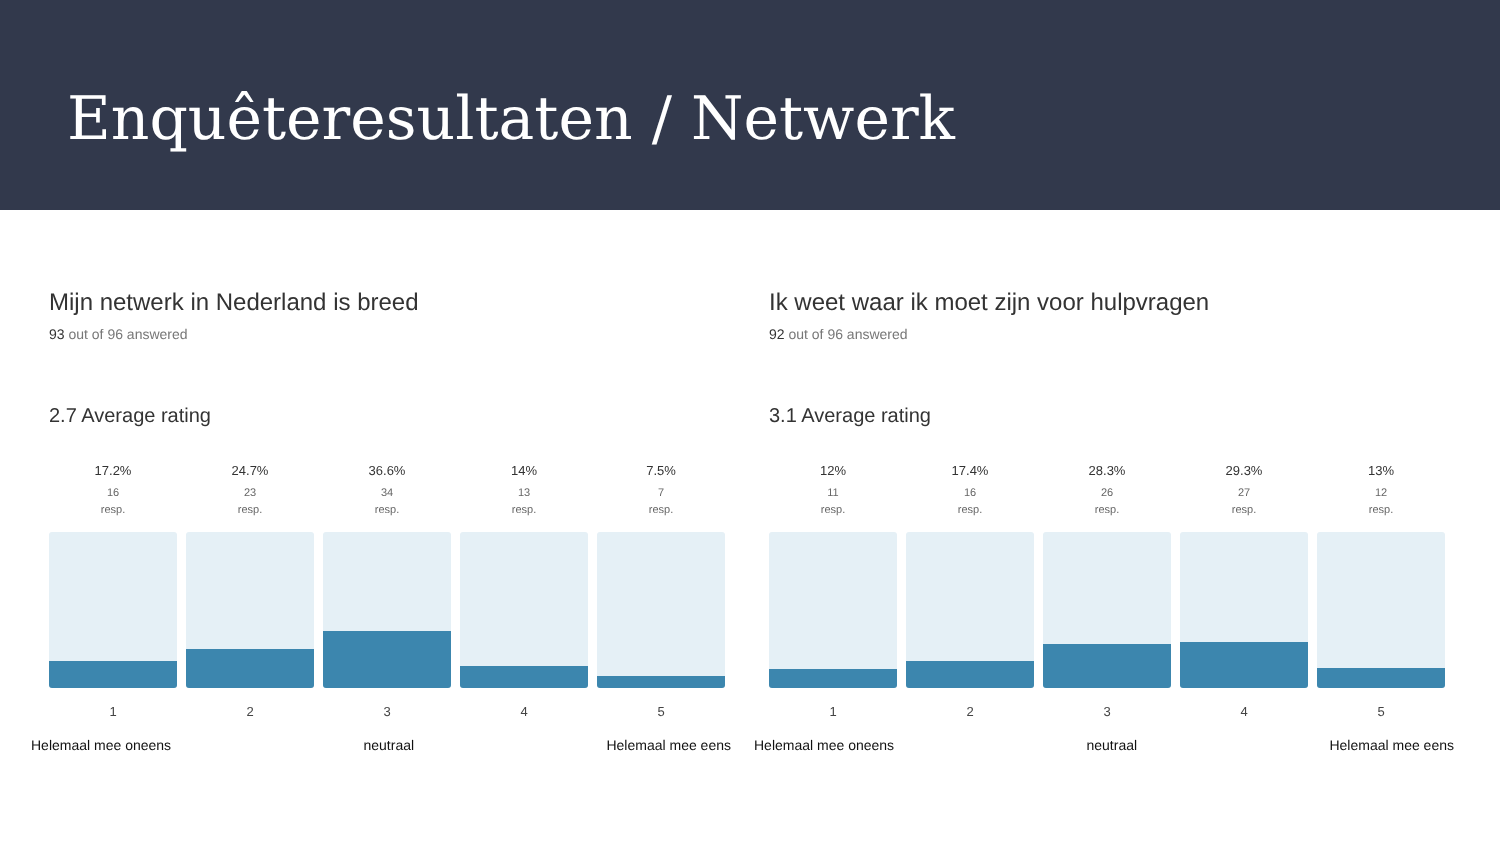Enquêteresultaten / Netwerk
Mijn netwerk in Nederland is breed
93 out of 96 answered
2.7 Average rating
17.2%
16
resp.
1
24.7%
23
resp.
2
36.6%
34
resp.
3
14%
13
resp.
4
7.5%
7
resp.
5
Helemaal mee oneens neutraal Helemaal mee eens
Ik weet waar ik moet zijn voor hulpvragen
92 out of 96 answered
3.1 Average rating
12%
11
resp.
1
17.4%
16
resp.
2
28.3%
26
resp.
3
29.3%
27
resp.
4
13%
12
resp.
5
Helemaal mee oneens neutraal Helemaal mee eens